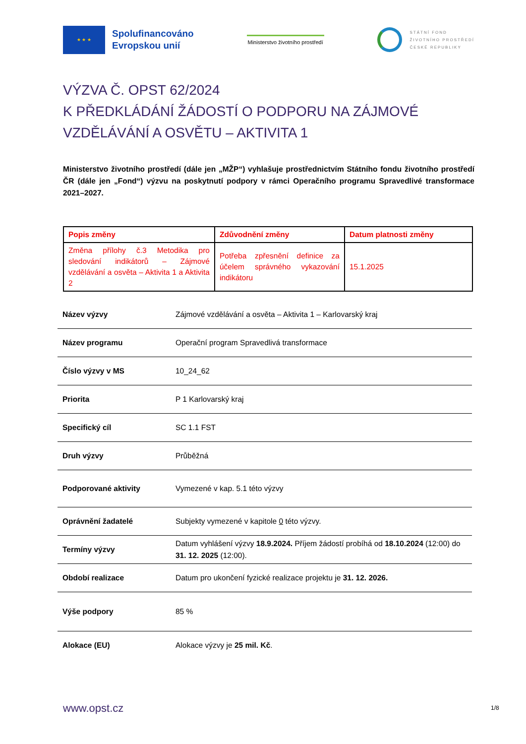★ ★ ★
Spolufinancováno
Evropskou unií
Ministerstvo životního prostředí
STÁTNÍ FOND
ŽIVOTNÍHO PROSTŘEDÍ
ČESKÉ REPUBLIKY
VÝZVA Č. OPST 62/2024
K PŘEDKLÁDÁNÍ ŽÁDOSTÍ O PODPORU NA ZÁJMOVÉ VZDĚLÁVÁNÍ A OSVĚTU – AKTIVITA 1
Ministerstvo životního prostředí (dále jen „MŽP“) vyhlašuje prostřednictvím Státního fondu životního prostředí ČR (dále jen „Fond“) výzvu na poskytnutí podpory v rámci Operačního programu Spravedlivé transformace 2021–2027.
| Popis změny | Zdůvodnění změny | Datum platnosti změny |
| --- | --- | --- |
| Změna přílohy č.3 Metodika pro sledování indikátorů – Zájmové vzdělávání a osvěta – Aktivita 1 a Aktivita 2 | Potřeba zpřesnění definice za účelem správného vykazování indikátoru | 15.1.2025 |
| Název výzvy | Zájmové vzdělávání a osvěta – Aktivita 1 – Karlovarský kraj |
| Název programu | Operační program Spravedlivá transformace |
| Číslo výzvy v MS | 10_24_62 |
| Priorita | P 1 Karlovarský kraj |
| Specifický cíl | SC 1.1 FST |
| Druh výzvy | Průběžná |
| Podporované aktivity | Vymezené v kap. 5.1 této výzvy |
| Oprávnění žadatelé | Subjekty vymezené v kapitole 0 této výzvy. |
| Termíny výzvy | Datum vyhlášení výzvy 18.9.2024. Příjem žádostí probíhá od 18.10.2024 (12:00) do 31. 12. 2025 (12:00). |
| Období realizace | Datum pro ukončení fyzické realizace projektu je 31. 12. 2026. |
| Výše podpory | 85 % |
| Alokace (EU) | Alokace výzvy je 25 mil. Kč . |
www.opst.cz 1/8